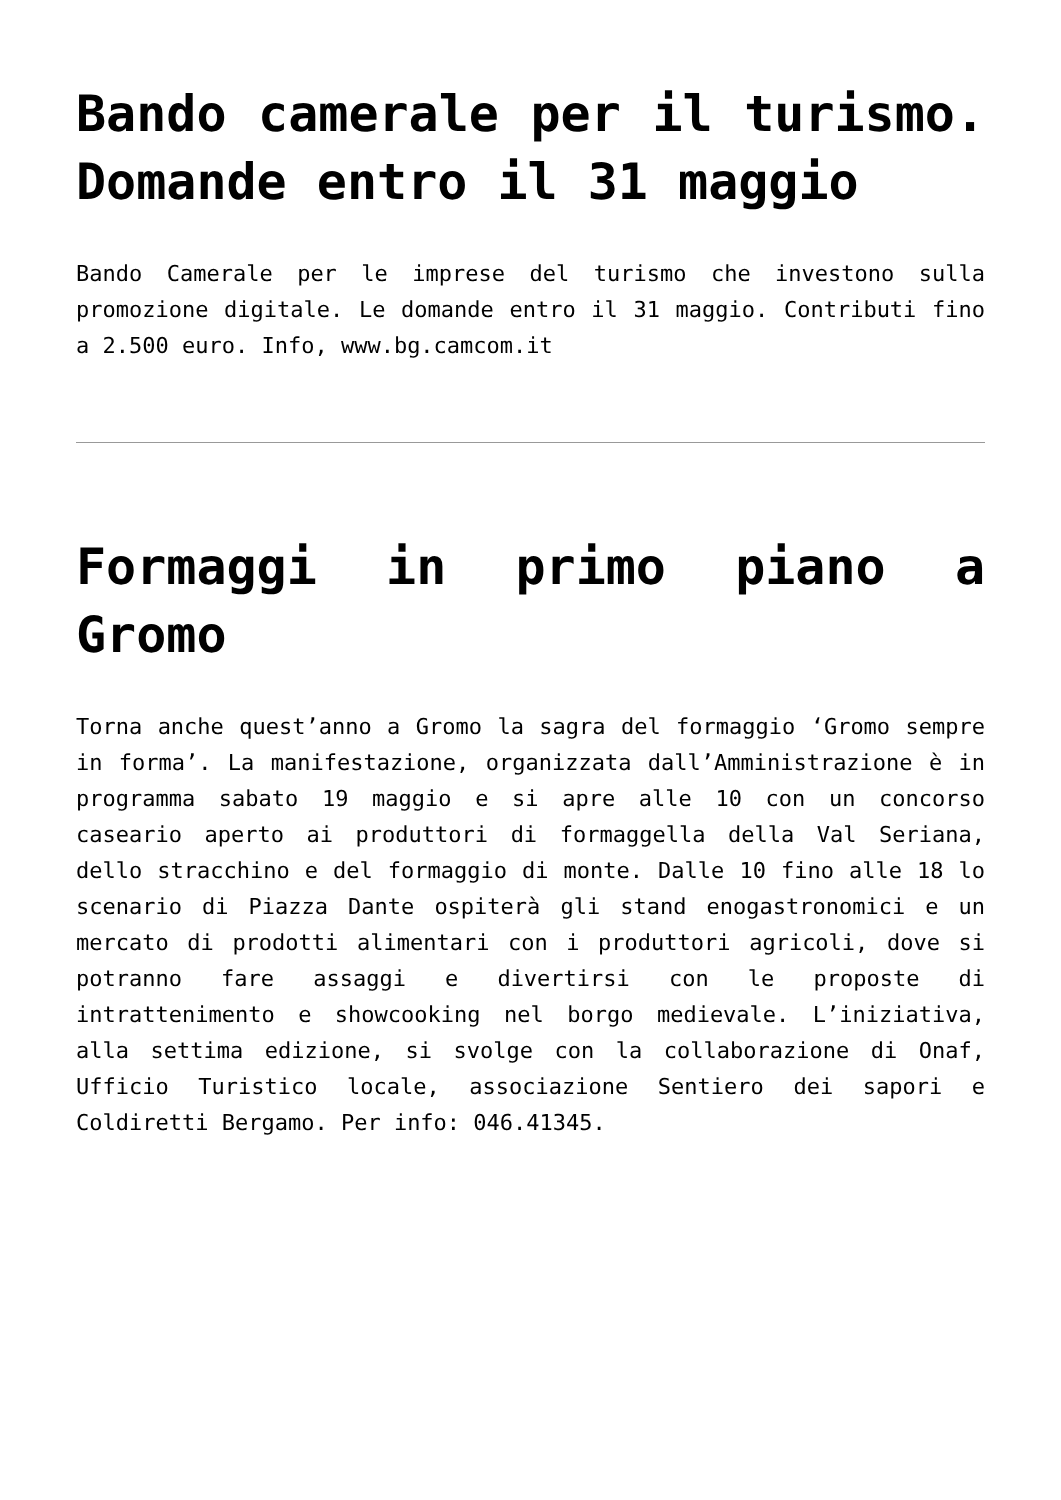Bando camerale per il turismo. Domande entro il 31 maggio
Bando Camerale per le imprese del turismo che investono sulla promozione digitale. Le domande entro il 31 maggio. Contributi fino a 2.500 euro. Info, www.bg.camcom.it
Formaggi in primo piano a Gromo
Torna anche quest’anno a Gromo la sagra del formaggio ‘Gromo sempre in forma’. La manifestazione, organizzata dall’Amministrazione è in programma sabato 19 maggio e si apre alle 10 con un concorso caseario aperto ai produttori di formaggella della Val Seriana, dello stracchino e del formaggio di monte. Dalle 10 fino alle 18 lo scenario di Piazza Dante ospiterà gli stand enogastronomici e un mercato di prodotti alimentari con i produttori agricoli, dove si potranno fare assaggi e divertirsi con le proposte di intrattenimento e showcooking nel borgo medievale. L’iniziativa, alla settima edizione, si svolge con la collaborazione di Onaf, Ufficio Turistico locale, associazione Sentiero dei sapori e Coldiretti Bergamo. Per info: 046.41345.